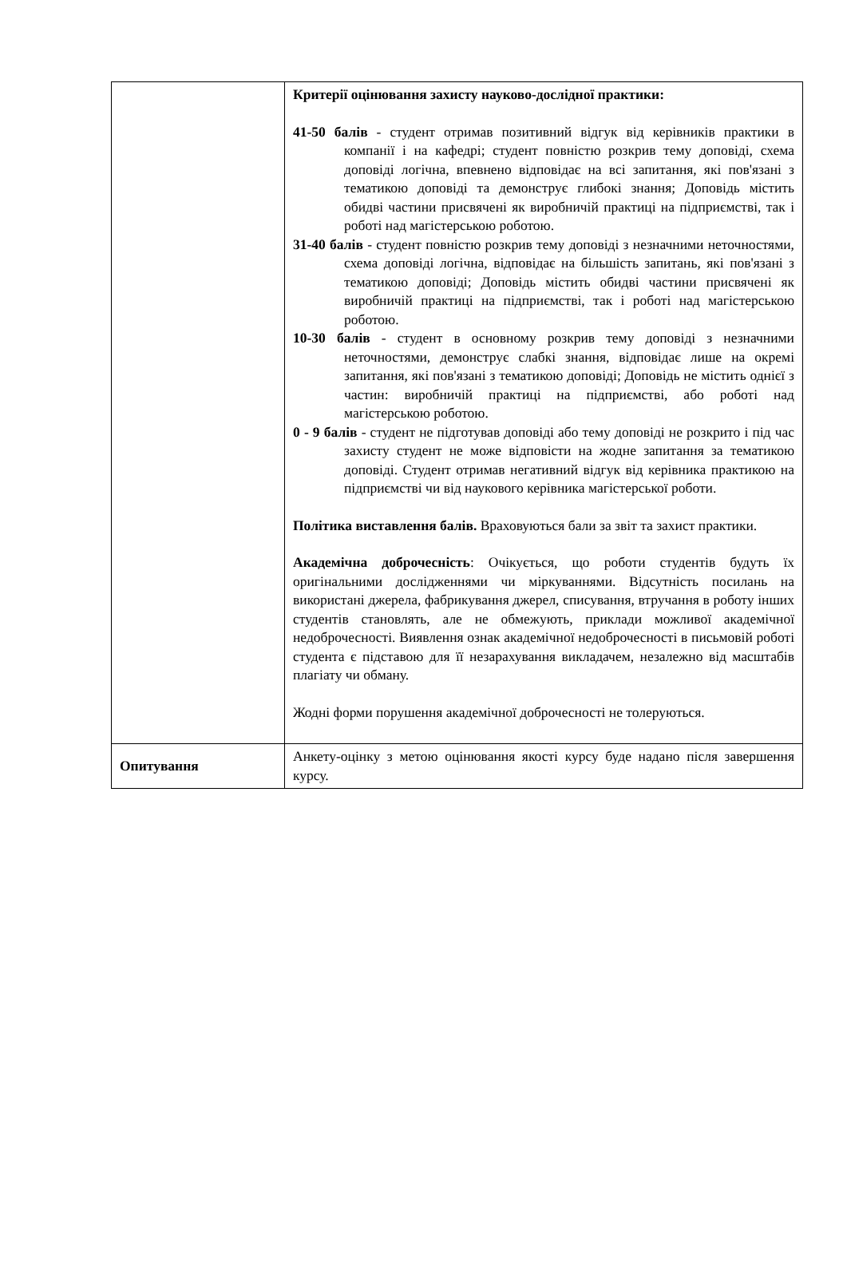| | Критерії оцінювання захисту науково-дослідної практики: 41-50 балів - студент отримав позитивний відгук від керівників практики в компанії і на кафедрі; студент повністю розкрив тему доповіді, схема доповіді логічна, впевнено відповідає на всі запитання, які пов'язані з тематикою доповіді та демонструє глибокі знання; Доповідь містить обидві частини присвячені як виробничій практиці на підприємстві, так і роботі над магістерською роботою. 31-40 балів - студент повністю розкрив тему доповіді з незначними неточностями, схема доповіді логічна, відповідає на більшість запитань, які пов'язані з тематикою доповіді; Доповідь містить обидві частини присвячені як виробничій практиці на підприємстві, так і роботі над магістерською роботою. 10-30 балів - студент в основному розкрив тему доповіді з незначними неточностями, демонструє слабкі знання, відповідає лише на окремі запитання, які пов'язані з тематикою доповіді; Доповідь не містить однієї з частин: виробничій практиці на підприємстві, або роботі над магістерською роботою. 0 - 9 балів - студент не підготував доповіді або тему доповіді не розкрито і під час захисту студент не може відповісти на жодне запитання за тематикою доповіді. Студент отримав негативний відгук від керівника практикою на підприємстві чи від наукового керівника магістерської роботи. Політика виставлення балів. Враховуються бали за звіт та захист практики. Академічна доброчесність : Очікується, що роботи студентів будуть їх оригінальними дослідженнями чи міркуваннями. Відсутність посилань на використані джерела, фабрикування джерел, списування, втручання в роботу інших студентів становлять, але не обмежують, приклади можливої академічної недоброчесності. Виявлення ознак академічної недоброчесності в письмовій роботі студента є підставою для її незарахування викладачем, незалежно від масштабів плагіату чи обману. Жодні форми порушення академічної доброчесності не толеруються. |
| Опитування | Анкету-оцінку з метою оцінювання якості курсу буде надано після завершення курсу. |